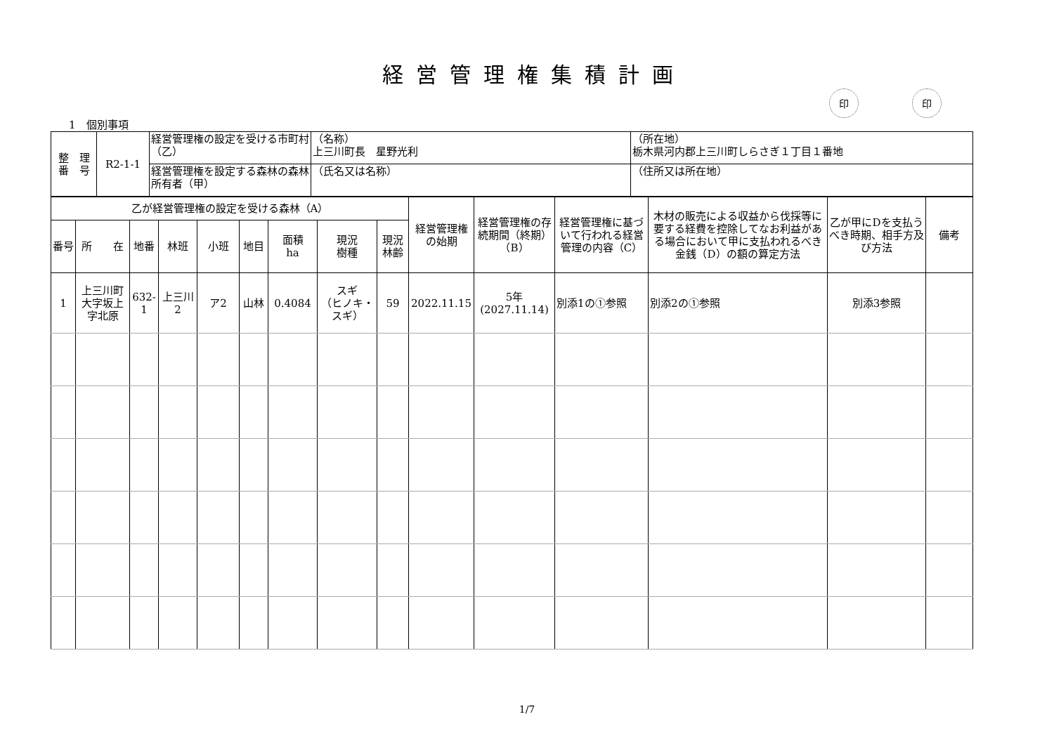経営管理権集積計画
印 印
1　個別事項
| 整 理 番 号 | R2-1-1 | 経営管理権の設定を受ける市町村（乙） | （名称） 上三川町長 星野光利 | （所在地） 栃木県河内郡上三川町しらさぎ１丁目１番地 |
| | | 経営管理権を設定する森林の森林所有者（甲） | （氏名又は名称） | （住所又は所在地） |
| 乙が経営管理権の設定を受ける森林（A） | | | | | | | | | 経営管理権の始期 | 経営管理権の存続期間（終期）（B） | 経営管理権に基づいて行われる経営管理の内容（C） | 木材の販売による収益から伐採等に要する経費を控除してなお利益がある場合において甲に支払われるべき金銭（D）の額の算定方法 | 乙が甲にDを支払うべき時期、相手方及び方法 | 備考 |
| --- | --- | --- | --- | --- | --- | --- | --- | --- | --- | --- | --- | --- | --- | --- |
| 番号 | 所 在 | 地番 | 林班 | 小班 | 地目 | 面積 ha | 現況 樹種 | 現況 林齢 | | | | | | |
| 1 | 上三川町大字坂上字北原 | 632-1 | 上三川 2 | ア2 | 山林 | 0.4084 | スギ （ヒノキ・スギ） | 59 | 2022.11.15 | 5年 (2027.11.14) | 別添1の①参照 | 別添2の①参照 | 別添3参照 | |
1/7